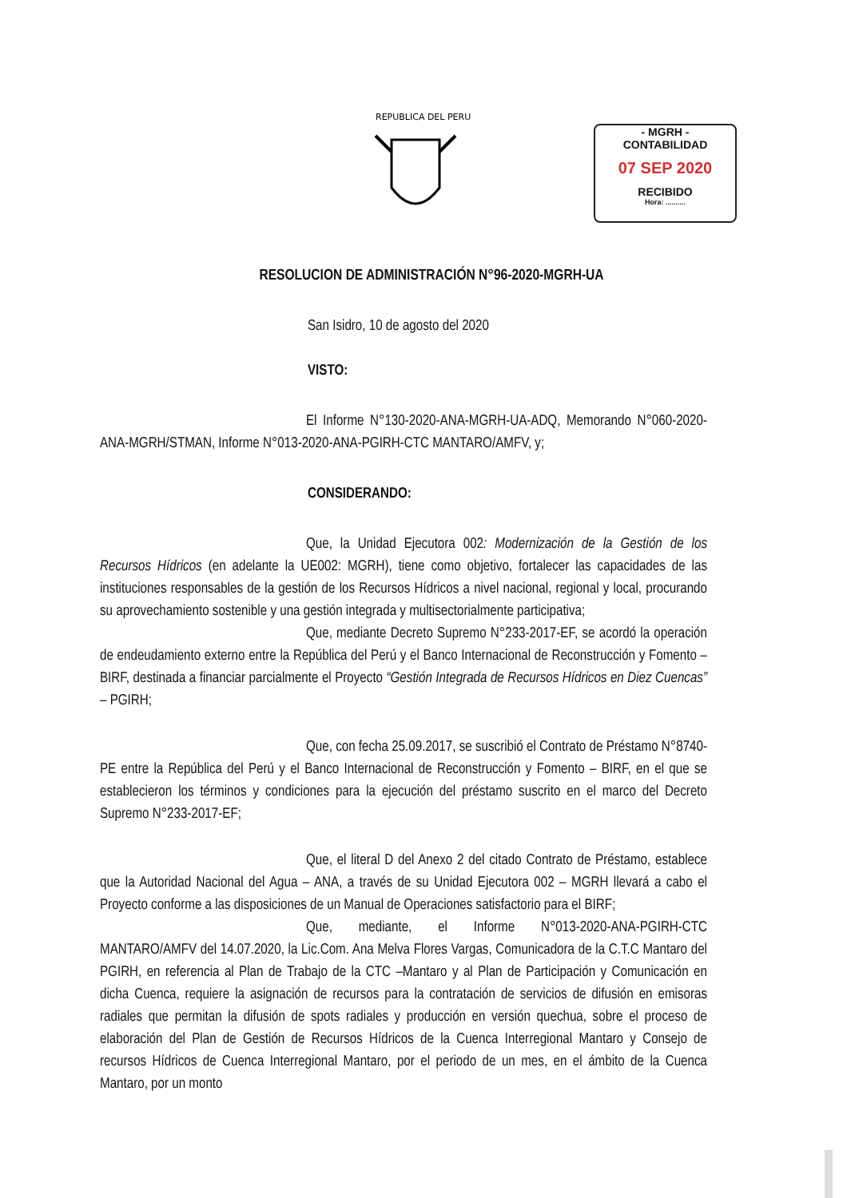REPUBLICA DEL PERU
- MGRH -
CONTABILIDAD
07 SEP 2020
RECIBIDO
Hora: ..........
RESOLUCION DE ADMINISTRACIÓN N°96-2020-MGRH-UA
San Isidro, 10 de agosto del 2020
VISTO:
El Informe N°130-2020-ANA-MGRH-UA-ADQ, Memorando N°060-2020-ANA-MGRH/STMAN, Informe N°013-2020-ANA-PGIRH-CTC MANTARO/AMFV, y;
CONSIDERANDO:
Que, la Unidad Ejecutora 002: Modernización de la Gestión de los Recursos Hídricos (en adelante la UE002: MGRH), tiene como objetivo, fortalecer las capacidades de las instituciones responsables de la gestión de los Recursos Hídricos a nivel nacional, regional y local, procurando su aprovechamiento sostenible y una gestión integrada y multisectorialmente participativa;
Que, mediante Decreto Supremo N°233-2017-EF, se acordó la operación de endeudamiento externo entre la República del Perú y el Banco Internacional de Reconstrucción y Fomento – BIRF, destinada a financiar parcialmente el Proyecto “Gestión Integrada de Recursos Hídricos en Diez Cuencas” – PGIRH;
Que, con fecha 25.09.2017, se suscribió el Contrato de Préstamo N°8740-PE entre la República del Perú y el Banco Internacional de Reconstrucción y Fomento – BIRF, en el que se establecieron los términos y condiciones para la ejecución del préstamo suscrito en el marco del Decreto Supremo N°233-2017-EF;
Que, el literal D del Anexo 2 del citado Contrato de Préstamo, establece que la Autoridad Nacional del Agua – ANA, a través de su Unidad Ejecutora 002 – MGRH llevará a cabo el Proyecto conforme a las disposiciones de un Manual de Operaciones satisfactorio para el BIRF;
Que, mediante, el Informe N°013-2020-ANA-PGIRH-CTC MANTARO/AMFV del 14.07.2020, la Lic.Com. Ana Melva Flores Vargas, Comunicadora de la C.T.C Mantaro del PGIRH, en referencia al Plan de Trabajo de la CTC –Mantaro y al Plan de Participación y Comunicación en dicha Cuenca, requiere la asignación de recursos para la contratación de servicios de difusión en emisoras radiales que permitan la difusión de spots radiales y producción en versión quechua, sobre el proceso de elaboración del Plan de Gestión de Recursos Hídricos de la Cuenca Interregional Mantaro y Consejo de recursos Hídricos de Cuenca Interregional Mantaro, por el periodo de un mes, en el ámbito de la Cuenca Mantaro, por un monto